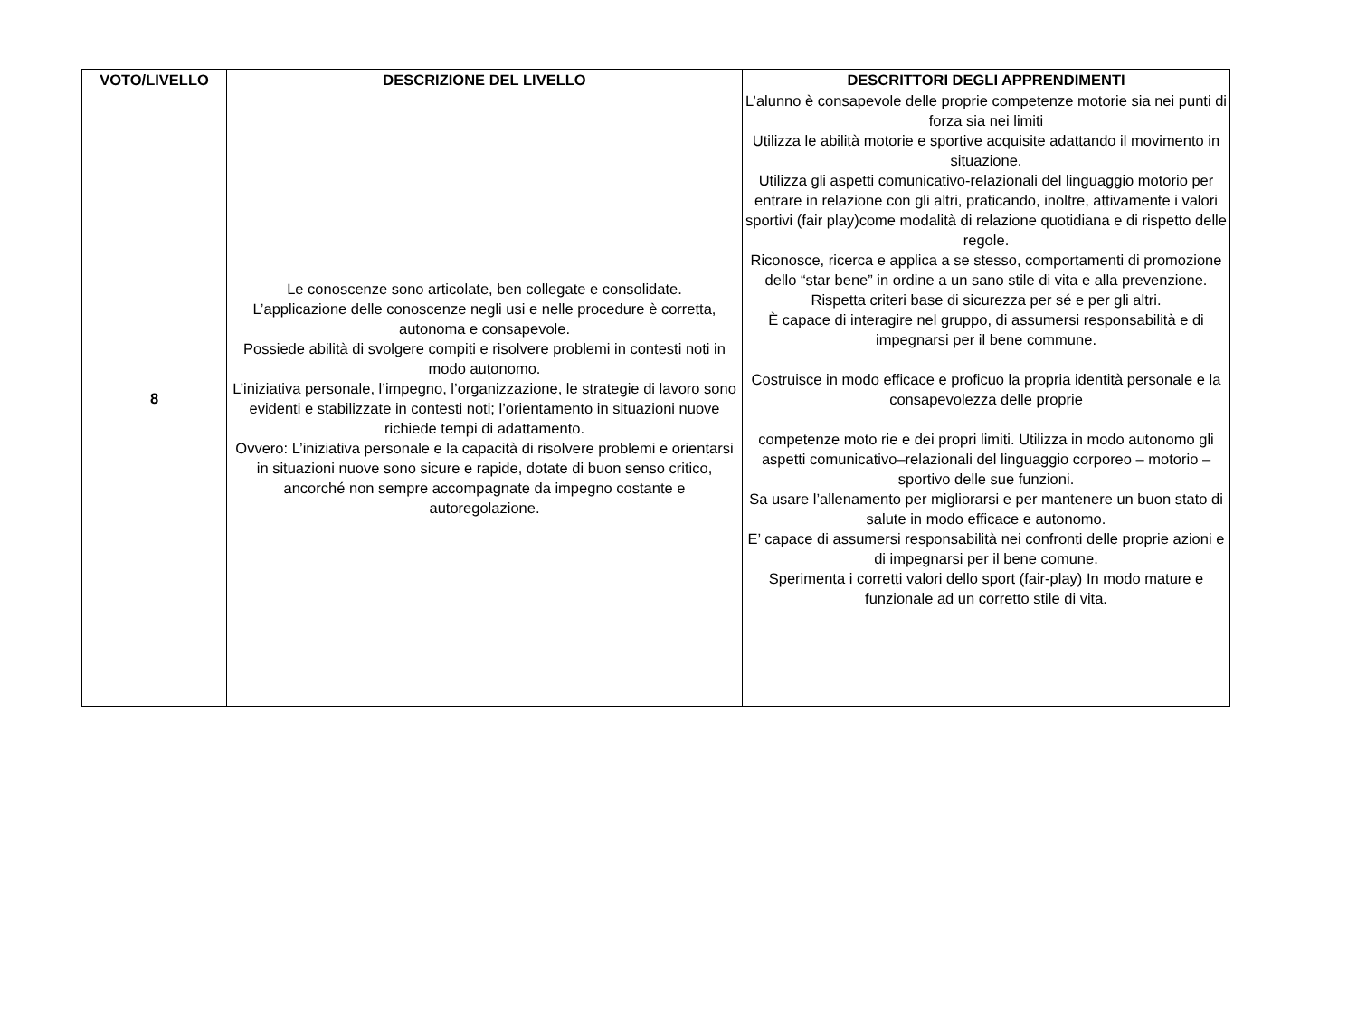| VOTO/LIVELLO | DESCRIZIONE DEL LIVELLO | DESCRITTORI DEGLI APPRENDIMENTI |
| --- | --- | --- |
| 8 | Le conoscenze sono articolate, ben collegate e consolidate. L’applicazione delle conoscenze negli usi e nelle procedure è corretta, autonoma e consapevole. Possiede abilità di svolgere compiti e risolvere problemi in contesti noti in modo autonomo. L’iniziativa personale, l’impegno, l’organizzazione, le strategie di lavoro sono evidenti e stabilizzate in contesti noti; l’orientamento in situazioni nuove richiede tempi di adattamento. Ovvero: L’iniziativa personale e la capacità di risolvere problemi e orientarsi in situazioni nuove sono sicure e rapide, dotate di buon senso critico, ancorché non sempre accompagnate da impegno costante e autoregolazione. | L’alunno è consapevole delle proprie competenze motorie sia nei punti di forza sia nei limiti Utilizza le abilità motorie e sportive acquisite adattando il movimento in situazione. Utilizza gli aspetti comunicativo-relazionali del linguaggio motorio per entrare in relazione con gli altri, praticando, inoltre, attivamente i valori sportivi (fair play)come modalità di relazione quotidiana e di rispetto delle regole. Riconosce, ricerca e applica a se stesso, comportamenti di promozione dello “star bene” in ordine a un sano stile di vita e alla prevenzione. Rispetta criteri base di sicurezza per sé e per gli altri. È capace di interagire nel gruppo, di assumersi responsabilità e di impegnarsi per il bene commune. Costruisce in modo efficace e proficuo la propria identità personale e la consapevolezza delle proprie competenze moto rie e dei propri limiti. Utilizza in modo autonomo gli aspetti comunicativo–relazionali del linguaggio corporeo – motorio – sportivo delle sue funzioni. Sa usare l’allenamento per migliorarsi e per mantenere un buon stato di salute in modo efficace e autonomo. E’ capace di assumersi responsabilità nei confronti delle proprie azioni e di impegnarsi per il bene comune. Sperimenta i corretti valori dello sport (fair-play) In modo mature e funzionale ad un corretto stile di vita. |